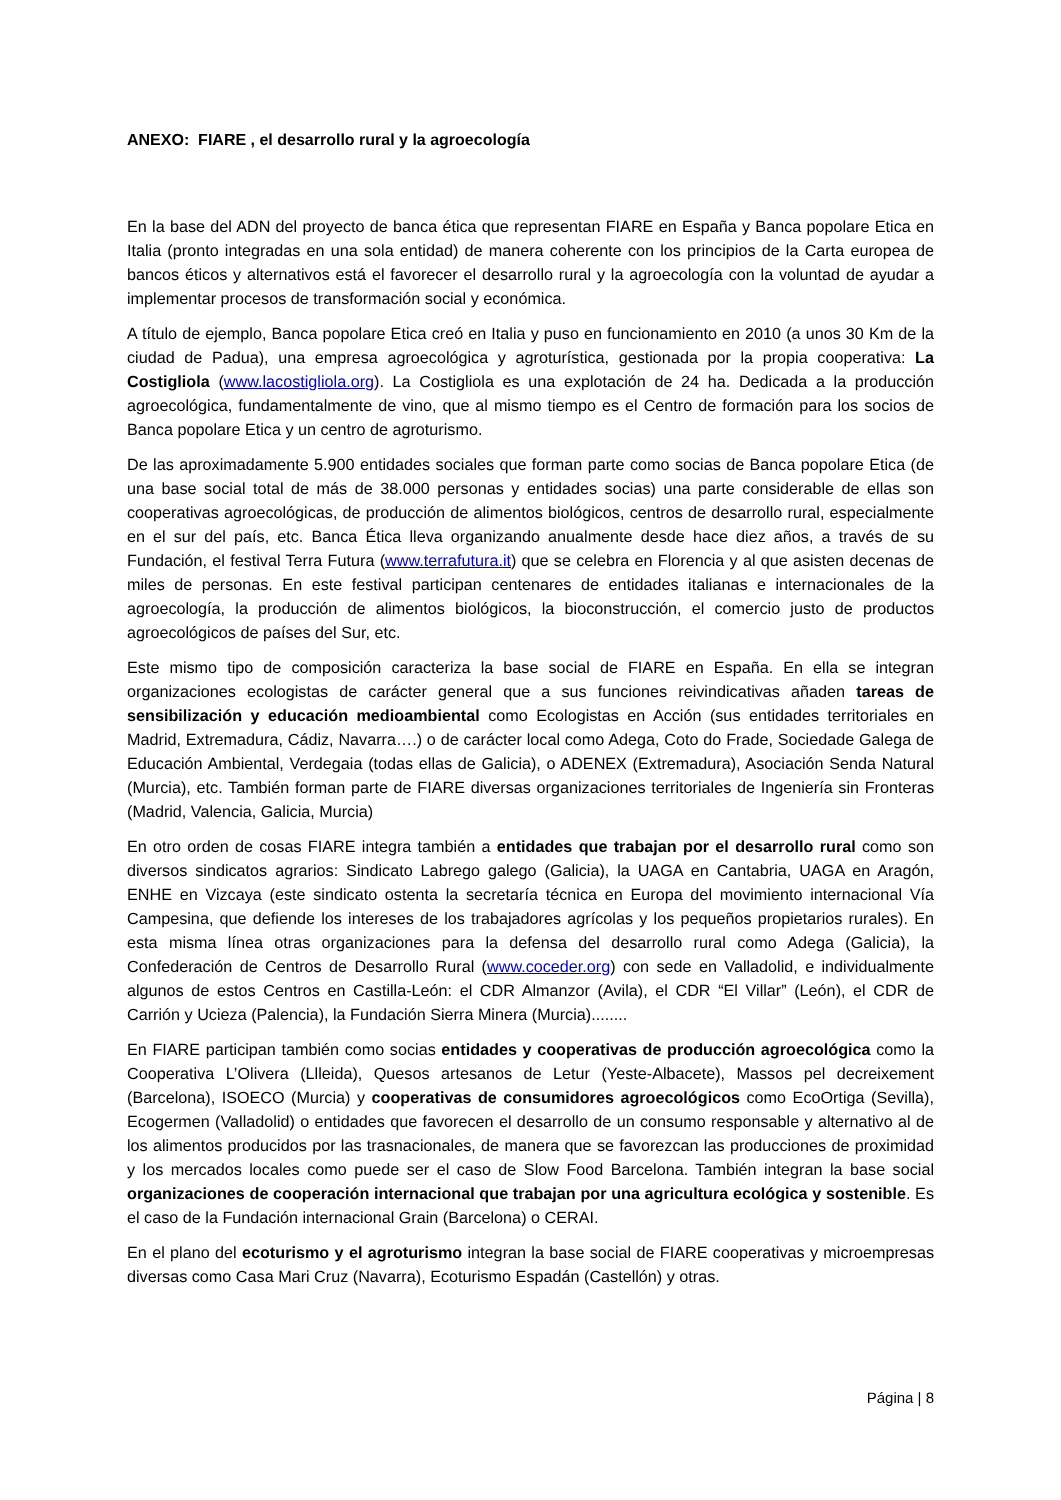ANEXO: FIARE , el desarrollo rural y la agroecología
En la base del ADN del proyecto de banca ética que representan FIARE en España y Banca popolare Etica en Italia (pronto integradas en una sola entidad) de manera coherente con los principios de la Carta europea de bancos éticos y alternativos está el favorecer el desarrollo rural y la agroecología con la voluntad de ayudar a implementar procesos de transformación social y económica.
A título de ejemplo, Banca popolare Etica creó en Italia y puso en funcionamiento en 2010 (a unos 30 Km de la ciudad de Padua), una empresa agroecológica y agroturística, gestionada por la propia cooperativa: La Costigliola (www.lacostigliola.org). La Costigliola es una explotación de 24 ha. Dedicada a la producción agroecológica, fundamentalmente de vino, que al mismo tiempo es el Centro de formación para los socios de Banca popolare Etica y un centro de agroturismo.
De las aproximadamente 5.900 entidades sociales que forman parte como socias de Banca popolare Etica (de una base social total de más de 38.000 personas y entidades socias) una parte considerable de ellas son cooperativas agroecológicas, de producción de alimentos biológicos, centros de desarrollo rural, especialmente en el sur del país, etc. Banca Ética lleva organizando anualmente desde hace diez años, a través de su Fundación, el festival Terra Futura (www.terrafutura.it) que se celebra en Florencia y al que asisten decenas de miles de personas. En este festival participan centenares de entidades italianas e internacionales de la agroecología, la producción de alimentos biológicos, la bioconstrucción, el comercio justo de productos agroecológicos de países del Sur, etc.
Este mismo tipo de composición caracteriza la base social de FIARE en España. En ella se integran organizaciones ecologistas de carácter general que a sus funciones reivindicativas añaden tareas de sensibilización y educación medioambiental como Ecologistas en Acción (sus entidades territoriales en Madrid, Extremadura, Cádiz, Navarra….) o de carácter local como Adega, Coto do Frade, Sociedade Galega de Educación Ambiental, Verdegaia (todas ellas de Galicia), o ADENEX (Extremadura), Asociación Senda Natural (Murcia), etc. También forman parte de FIARE diversas organizaciones territoriales de Ingeniería sin Fronteras (Madrid, Valencia, Galicia, Murcia)
En otro orden de cosas FIARE integra también a entidades que trabajan por el desarrollo rural como son diversos sindicatos agrarios: Sindicato Labrego galego (Galicia), la UAGA en Cantabria, UAGA en Aragón, ENHE en Vizcaya (este sindicato ostenta la secretaría técnica en Europa del movimiento internacional Vía Campesina, que defiende los intereses de los trabajadores agrícolas y los pequeños propietarios rurales). En esta misma línea otras organizaciones para la defensa del desarrollo rural como Adega (Galicia), la Confederación de Centros de Desarrollo Rural (www.coceder.org) con sede en Valladolid, e individualmente algunos de estos Centros en Castilla-León: el CDR Almanzor (Avila), el CDR “El Villar” (León), el CDR de Carrión y Ucieza (Palencia), la Fundación Sierra Minera (Murcia)........
En FIARE participan también como socias entidades y cooperativas de producción agroecológica como la Cooperativa L’Olivera (Llleida), Quesos artesanos de Letur (Yeste-Albacete), Massos pel decreixement (Barcelona), ISOECO (Murcia) y cooperativas de consumidores agroecológicos como EcoOrtiga (Sevilla), Ecogermen (Valladolid) o entidades que favorecen el desarrollo de un consumo responsable y alternativo al de los alimentos producidos por las trasnacionales, de manera que se favorezcan las producciones de proximidad y los mercados locales como puede ser el caso de Slow Food Barcelona. También integran la base social organizaciones de cooperación internacional que trabajan por una agricultura ecológica y sostenible. Es el caso de la Fundación internacional Grain (Barcelona) o CERAI.
En el plano del ecoturismo y el agroturismo integran la base social de FIARE cooperativas y microempresas diversas como Casa Mari Cruz (Navarra), Ecoturismo Espadán (Castellón) y otras.
Página | 8